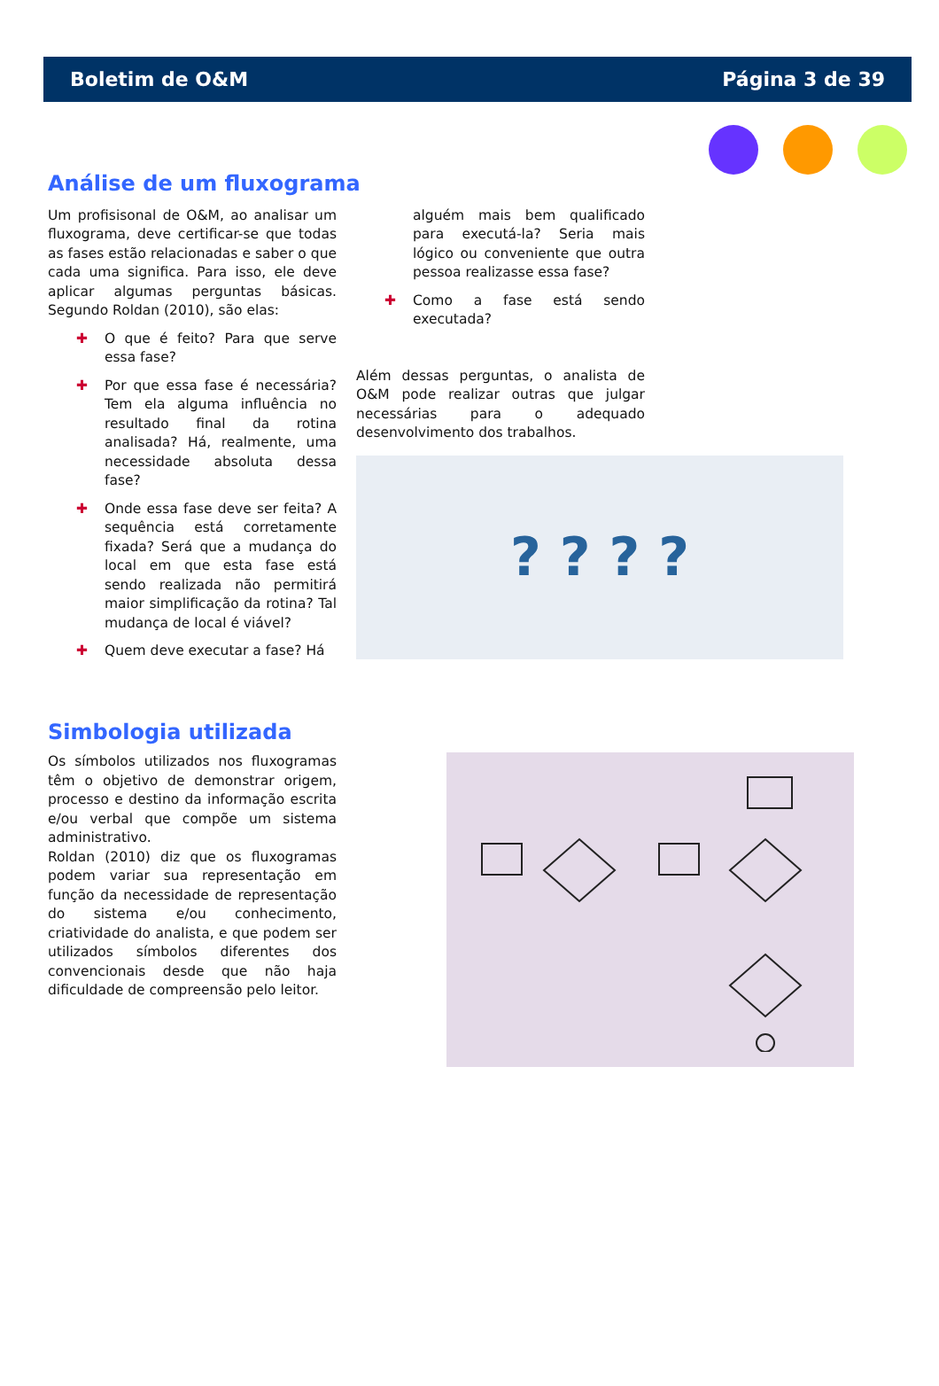Boletim de O&M Página 3 de 39
Análise de um fluxograma
Um profisisonal de O&M, ao analisar um fluxograma, deve certificar-se que todas as fases estão relacionadas e saber o que cada uma significa. Para isso, ele deve aplicar algumas perguntas básicas. Segundo Roldan (2010), são elas:
✚ O que é feito? Para que serve essa fase?
✚ Por que essa fase é necessária? Tem ela alguma influência no resultado final da rotina analisada? Há, realmente, uma necessidade absoluta dessa fase?
✚ Onde essa fase deve ser feita? A sequência está corretamente fixada? Será que a mudança do local em que esta fase está sendo realizada não permitirá maior simplificação da rotina? Tal mudança de local é viável?
✚ Quem deve executar a fase? Há
alguém mais bem qualificado para executá-la? Seria mais lógico ou conveniente que outra pessoa realizasse essa fase?
✚ Como a fase está sendo executada?
Além dessas perguntas, o analista de O&M pode realizar outras que julgar necessárias para o adequado desenvolvimento dos trabalhos.
? ? ? ?
Simbologia utilizada
Os símbolos utilizados nos fluxogramas têm o objetivo de demonstrar origem, processo e destino da informação escrita e/ou verbal que compõe um sistema administrativo.
Roldan (2010) diz que os fluxogramas podem variar sua representação em função da necessidade de representação do sistema e/ou conhecimento, criatividade do analista, e que podem ser utilizados símbolos diferentes dos convencionais desde que não haja dificuldade de compreensão pelo leitor.